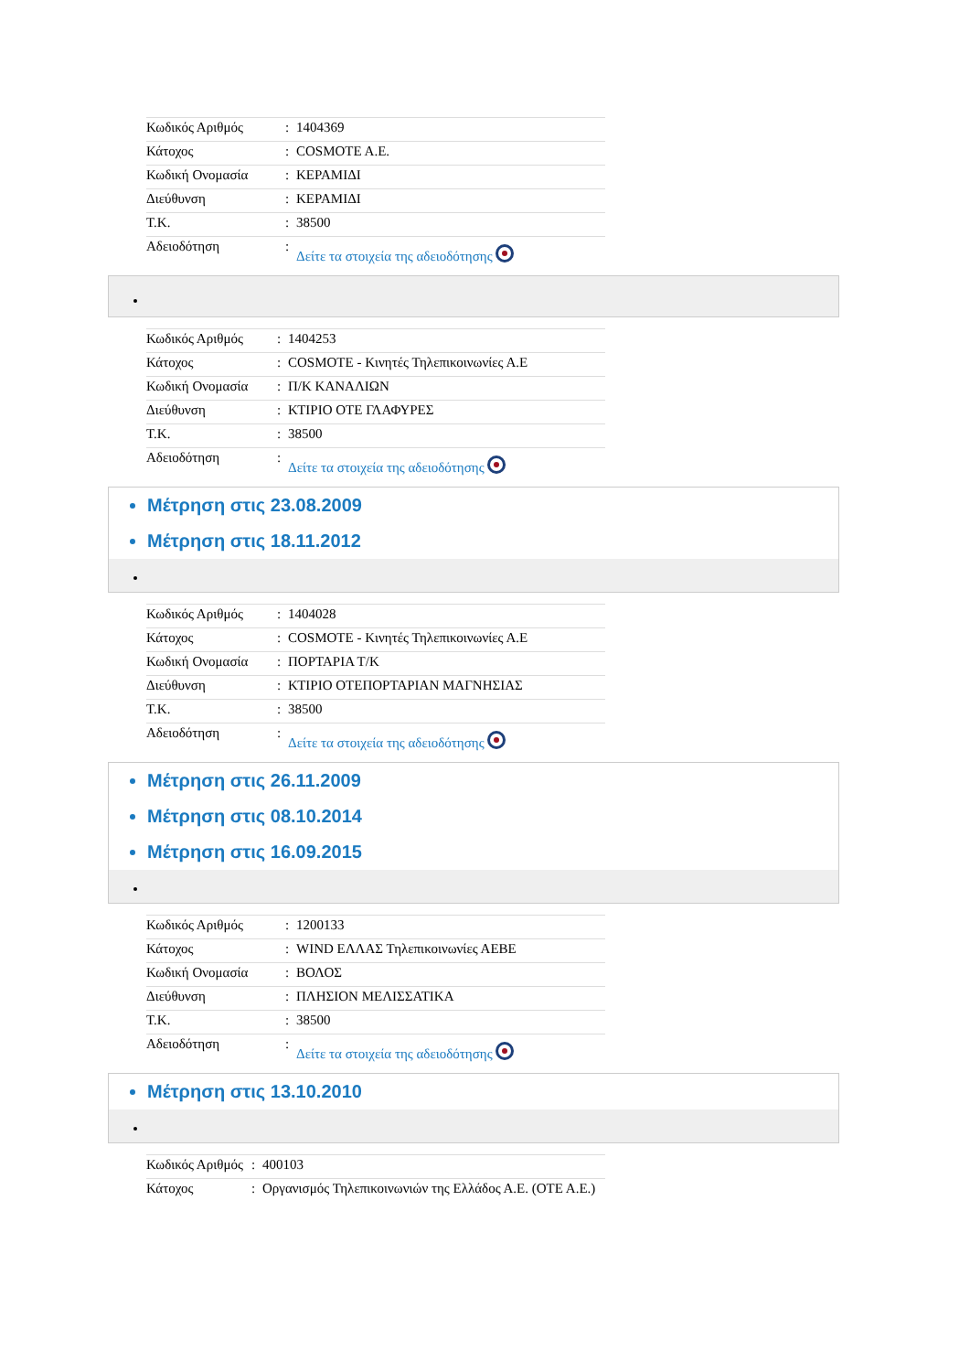| Κωδικός Αριθμός | : | 1404369 |
| Κάτοχος | : | COSMOTE A.E. |
| Κωδική Ονομασία | : | ΚΕΡΑΜΙΔΙ |
| Διεύθυνση | : | ΚΕΡΑΜΙΔΙ |
| Τ.Κ. | : | 38500 |
| Αδειοδότηση | : | Δείτε τα στοιχεία της αδειοδότησης |
| Κωδικός Αριθμός | : | 1404253 |
| Κάτοχος | : | COSMOTE - Κινητές Τηλεπικοινωνίες Α.Ε |
| Κωδική Ονομασία | : | Π/Κ ΚΑΝΑΛΙΩΝ |
| Διεύθυνση | : | ΚΤΙΡΙΟ ΟΤΕ ΓΛΑΦΥΡΕΣ |
| Τ.Κ. | : | 38500 |
| Αδειοδότηση | : | Δείτε τα στοιχεία της αδειοδότησης |
Μέτρηση στις 23.08.2009
Μέτρηση στις 18.11.2012
| Κωδικός Αριθμός | : | 1404028 |
| Κάτοχος | : | COSMOTE - Κινητές Τηλεπικοινωνίες Α.Ε |
| Κωδική Ονομασία | : | ΠΟΡΤΑΡΙΑ Τ/Κ |
| Διεύθυνση | : | ΚΤΙΡΙΟ ΟΤΕΠΟΡΤΑΡΙΑΝ ΜΑΓΝΗΣΙΑΣ |
| Τ.Κ. | : | 38500 |
| Αδειοδότηση | : | Δείτε τα στοιχεία της αδειοδότησης |
Μέτρηση στις 26.11.2009
Μέτρηση στις 08.10.2014
Μέτρηση στις 16.09.2015
| Κωδικός Αριθμός | : | 1200133 |
| Κάτοχος | : | WIND ΕΛΛΑΣ Τηλεπικοινωνίες ΑΕΒΕ |
| Κωδική Ονομασία | : | ΒΟΛΟΣ |
| Διεύθυνση | : | ΠΛΗΣΙΟΝ ΜΕΛΙΣΣΑΤΙΚΑ |
| Τ.Κ. | : | 38500 |
| Αδειοδότηση | : | Δείτε τα στοιχεία της αδειοδότησης |
Μέτρηση στις 13.10.2010
| Κωδικός Αριθμός | : | 400103 |
| Κάτοχος | : | Οργανισμός Τηλεπικοινωνιών της Ελλάδος Α.Ε. (ΟΤΕ Α.Ε.) |